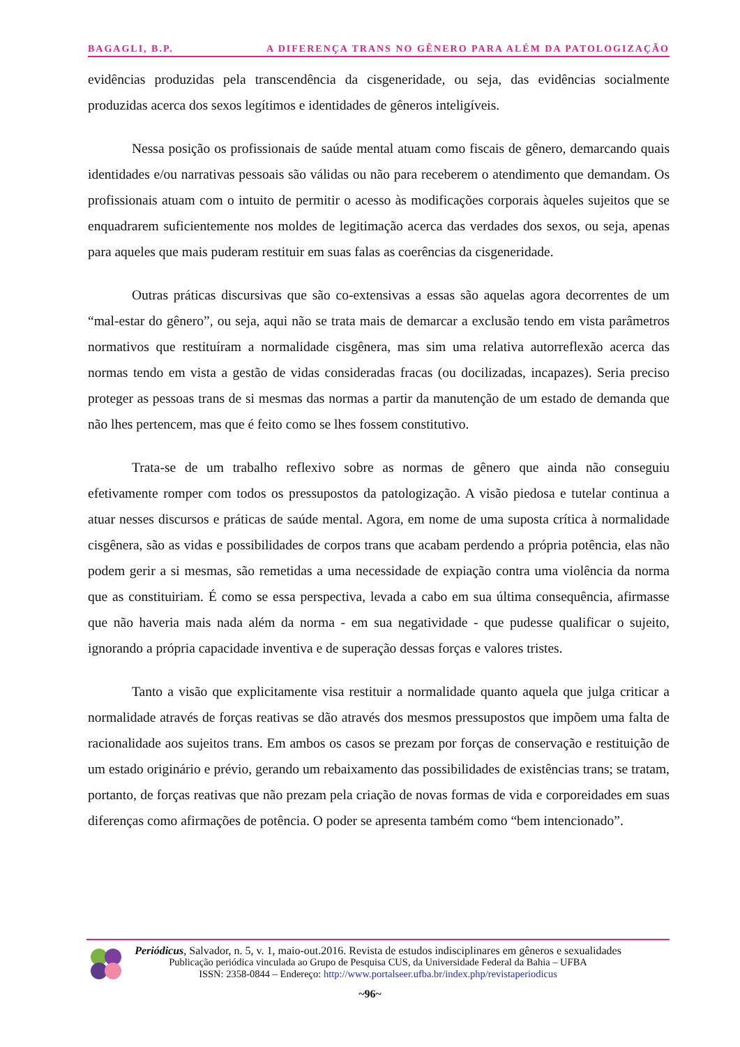BAGAGLI, B.P. A DIFERENÇA TRANS NO GÊNERO PARA ALÉM DA PATOLOGIZAÇÃO
evidências produzidas pela transcendência da cisgeneridade, ou seja, das evidências socialmente produzidas acerca dos sexos legítimos e identidades de gêneros inteligíveis.
Nessa posição os profissionais de saúde mental atuam como fiscais de gênero, demarcando quais identidades e/ou narrativas pessoais são válidas ou não para receberem o atendimento que demandam. Os profissionais atuam com o intuito de permitir o acesso às modificações corporais àqueles sujeitos que se enquadrarem suficientemente nos moldes de legitimação acerca das verdades dos sexos, ou seja, apenas para aqueles que mais puderam restituir em suas falas as coerências da cisgeneridade.
Outras práticas discursivas que são co-extensivas a essas são aquelas agora decorrentes de um “mal-estar do gênero”, ou seja, aqui não se trata mais de demarcar a exclusão tendo em vista parâmetros normativos que restituíram a normalidade cisgênera, mas sim uma relativa autorreflexão acerca das normas tendo em vista a gestão de vidas consideradas fracas (ou docilizadas, incapazes). Seria preciso proteger as pessoas trans de si mesmas das normas a partir da manutenção de um estado de demanda que não lhes pertencem, mas que é feito como se lhes fossem constitutivo.
Trata-se de um trabalho reflexivo sobre as normas de gênero que ainda não conseguiu efetivamente romper com todos os pressupostos da patologização. A visão piedosa e tutelar continua a atuar nesses discursos e práticas de saúde mental. Agora, em nome de uma suposta crítica à normalidade cisgênera, são as vidas e possibilidades de corpos trans que acabam perdendo a própria potência, elas não podem gerir a si mesmas, são remetidas a uma necessidade de expiação contra uma violência da norma que as constituiriam. É como se essa perspectiva, levada a cabo em sua última consequência, afirmasse que não haveria mais nada além da norma - em sua negatividade - que pudesse qualificar o sujeito, ignorando a própria capacidade inventiva e de superação dessas forças e valores tristes.
Tanto a visão que explicitamente visa restituir a normalidade quanto aquela que julga criticar a normalidade através de forças reativas se dão através dos mesmos pressupostos que impõem uma falta de racionalidade aos sujeitos trans. Em ambos os casos se prezam por forças de conservação e restituição de um estado originário e prévio, gerando um rebaixamento das possibilidades de existências trans; se tratam, portanto, de forças reativas que não prezam pela criação de novas formas de vida e corporeidades em suas diferenças como afirmações de potência. O poder se apresenta também como “bem intencionado”.
Periódicus, Salvador, n. 5, v. 1, maio-out.2016. Revista de estudos indisciplinares em gêneros e sexualidades
Publicação periódica vinculada ao Grupo de Pesquisa CUS, da Universidade Federal da Bahia – UFBA
ISSN: 2358-0844 – Endereço: http://www.portalseer.ufba.br/index.php/revistaperiodicus
~96~